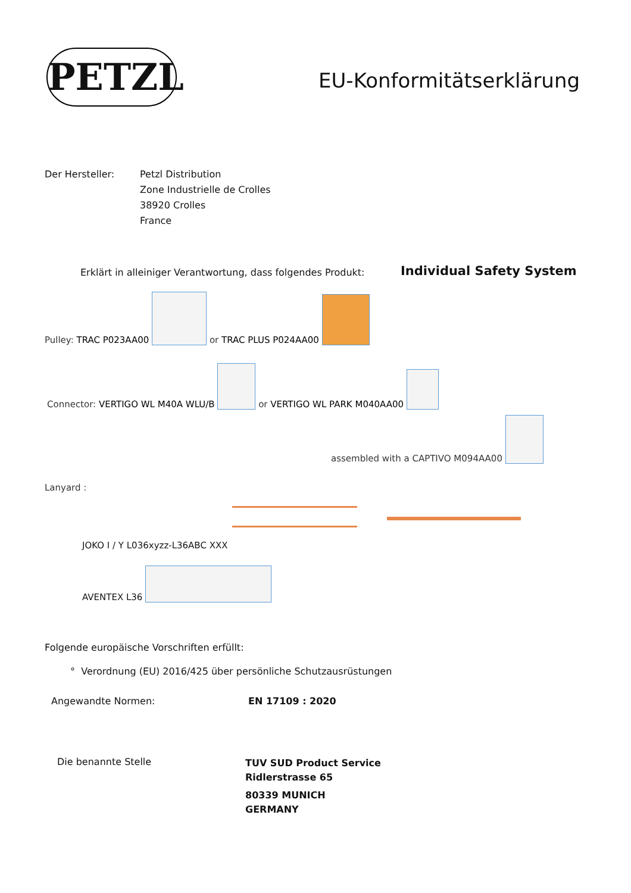PETZL EU-Konformitätserklärung
Der Hersteller:
Petzl Distribution
Zone Industrielle de Crolles
38920 Crolles
France
Erklärt in alleiniger Verantwortung, dass folgendes Produkt:
Individual Safety System
Pulley: TRAC P023AA00 or TRAC PLUS P024AA00
Connector: VERTIGO WL M40A WLU/B or VERTIGO WL PARK M040AA00
assembled with a CAPTIVO M094AA00
Lanyard :
JOKO I / Y L036xyzz-L36ABC XXX
AVENTEX L36
Folgende europäische Vorschriften erfüllt:
° Verordnung (EU) 2016/425 über persönliche Schutzausrüstungen
Angewandte Normen: EN 17109 : 2020
Die benannte Stelle
TUV SUD Product Service
Ridlerstrasse 65
80339 MUNICH
GERMANY